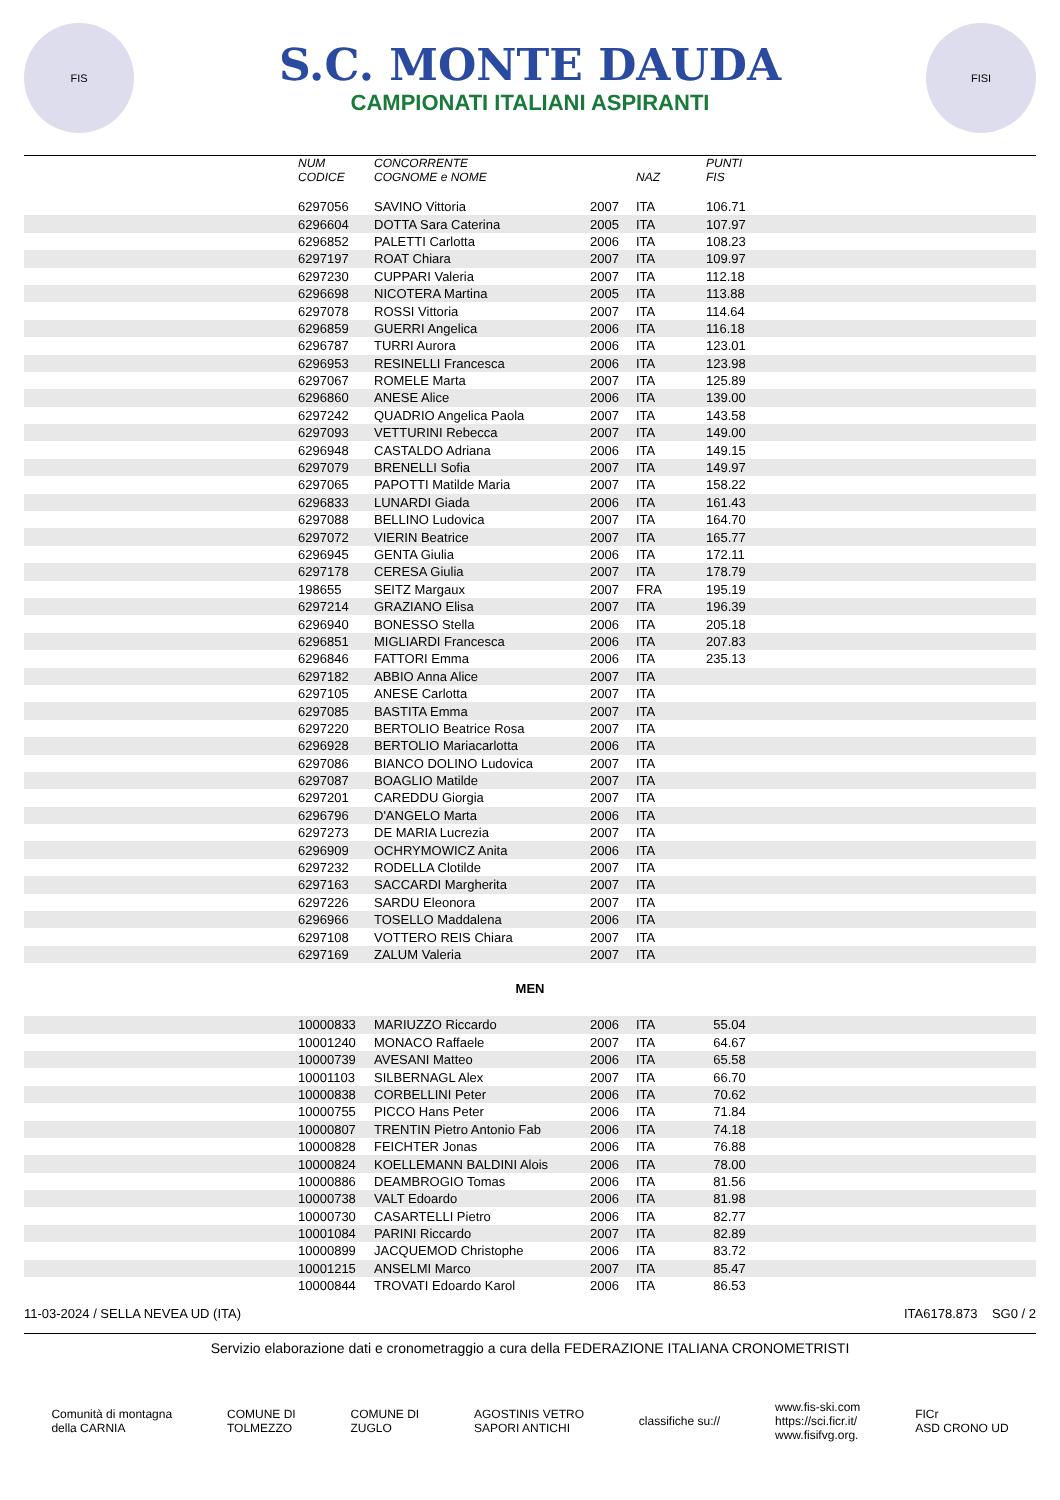FIS
S.C. MONTE DAUDA
CAMPIONATI ITALIANI ASPIRANTI
FISI
| | NUM CODICE | CONCORRENTE COGNOME e NOME | | NAZ | PUNTI FIS |
| --- | --- | --- | --- | --- | --- |
| | 6297056 | SAVINO Vittoria | 2007 | ITA | 106.71 |
| | 6296604 | DOTTA Sara Caterina | 2005 | ITA | 107.97 |
| | 6296852 | PALETTI Carlotta | 2006 | ITA | 108.23 |
| | 6297197 | ROAT Chiara | 2007 | ITA | 109.97 |
| | 6297230 | CUPPARI Valeria | 2007 | ITA | 112.18 |
| | 6296698 | NICOTERA Martina | 2005 | ITA | 113.88 |
| | 6297078 | ROSSI Vittoria | 2007 | ITA | 114.64 |
| | 6296859 | GUERRI Angelica | 2006 | ITA | 116.18 |
| | 6296787 | TURRI Aurora | 2006 | ITA | 123.01 |
| | 6296953 | RESINELLI Francesca | 2006 | ITA | 123.98 |
| | 6297067 | ROMELE Marta | 2007 | ITA | 125.89 |
| | 6296860 | ANESE Alice | 2006 | ITA | 139.00 |
| | 6297242 | QUADRIO Angelica Paola | 2007 | ITA | 143.58 |
| | 6297093 | VETTURINI Rebecca | 2007 | ITA | 149.00 |
| | 6296948 | CASTALDO Adriana | 2006 | ITA | 149.15 |
| | 6297079 | BRENELLI Sofia | 2007 | ITA | 149.97 |
| | 6297065 | PAPOTTI Matilde Maria | 2007 | ITA | 158.22 |
| | 6296833 | LUNARDI Giada | 2006 | ITA | 161.43 |
| | 6297088 | BELLINO Ludovica | 2007 | ITA | 164.70 |
| | 6297072 | VIERIN Beatrice | 2007 | ITA | 165.77 |
| | 6296945 | GENTA Giulia | 2006 | ITA | 172.11 |
| | 6297178 | CERESA Giulia | 2007 | ITA | 178.79 |
| | 198655 | SEITZ Margaux | 2007 | FRA | 195.19 |
| | 6297214 | GRAZIANO Elisa | 2007 | ITA | 196.39 |
| | 6296940 | BONESSO Stella | 2006 | ITA | 205.18 |
| | 6296851 | MIGLIARDI Francesca | 2006 | ITA | 207.83 |
| | 6296846 | FATTORI Emma | 2006 | ITA | 235.13 |
| | 6297182 | ABBIO Anna Alice | 2007 | ITA | |
| | 6297105 | ANESE Carlotta | 2007 | ITA | |
| | 6297085 | BASTITA Emma | 2007 | ITA | |
| | 6297220 | BERTOLIO Beatrice Rosa | 2007 | ITA | |
| | 6296928 | BERTOLIO Mariacarlotta | 2006 | ITA | |
| | 6297086 | BIANCO DOLINO Ludovica | 2007 | ITA | |
| | 6297087 | BOAGLIO Matilde | 2007 | ITA | |
| | 6297201 | CAREDDU Giorgia | 2007 | ITA | |
| | 6296796 | D'ANGELO Marta | 2006 | ITA | |
| | 6297273 | DE MARIA Lucrezia | 2007 | ITA | |
| | 6296909 | OCHRYMOWICZ Anita | 2006 | ITA | |
| | 6297232 | RODELLA Clotilde | 2007 | ITA | |
| | 6297163 | SACCARDI Margherita | 2007 | ITA | |
| | 6297226 | SARDU Eleonora | 2007 | ITA | |
| | 6296966 | TOSELLO Maddalena | 2006 | ITA | |
| | 6297108 | VOTTERO REIS Chiara | 2007 | ITA | |
| | 6297169 | ZALUM Valeria | 2007 | ITA | |
MEN
| | 10000833 | MARIUZZO Riccardo | 2006 | ITA | 55.04 |
| | 10001240 | MONACO Raffaele | 2007 | ITA | 64.67 |
| | 10000739 | AVESANI Matteo | 2006 | ITA | 65.58 |
| | 10001103 | SILBERNAGL Alex | 2007 | ITA | 66.70 |
| | 10000838 | CORBELLINI Peter | 2006 | ITA | 70.62 |
| | 10000755 | PICCO Hans Peter | 2006 | ITA | 71.84 |
| | 10000807 | TRENTIN Pietro Antonio Fab | 2006 | ITA | 74.18 |
| | 10000828 | FEICHTER Jonas | 2006 | ITA | 76.88 |
| | 10000824 | KOELLEMANN BALDINI Alois | 2006 | ITA | 78.00 |
| | 10000886 | DEAMBROGIO Tomas | 2006 | ITA | 81.56 |
| | 10000738 | VALT Edoardo | 2006 | ITA | 81.98 |
| | 10000730 | CASARTELLI Pietro | 2006 | ITA | 82.77 |
| | 10001084 | PARINI Riccardo | 2007 | ITA | 82.89 |
| | 10000899 | JACQUEMOD Christophe | 2006 | ITA | 83.72 |
| | 10001215 | ANSELMI Marco | 2007 | ITA | 85.47 |
| | 10000844 | TROVATI Edoardo Karol | 2006 | ITA | 86.53 |
11-03-2024 / SELLA NEVEA UD (ITA) ITA6178.873 SG0 / 2
Servizio elaborazione dati e cronometraggio a cura della FEDERAZIONE ITALIANA CRONOMETRISTI
Comunità di montagna
della CARNIA COMUNE DI
TOLMEZZO COMUNE DI
ZUGLO AGOSTINIS VETRO
SAPORI ANTICHI classifiche su:// www.fis-ski.com
https://sci.ficr.it/
www.fisifvg.org. FICr
ASD CRONO UD